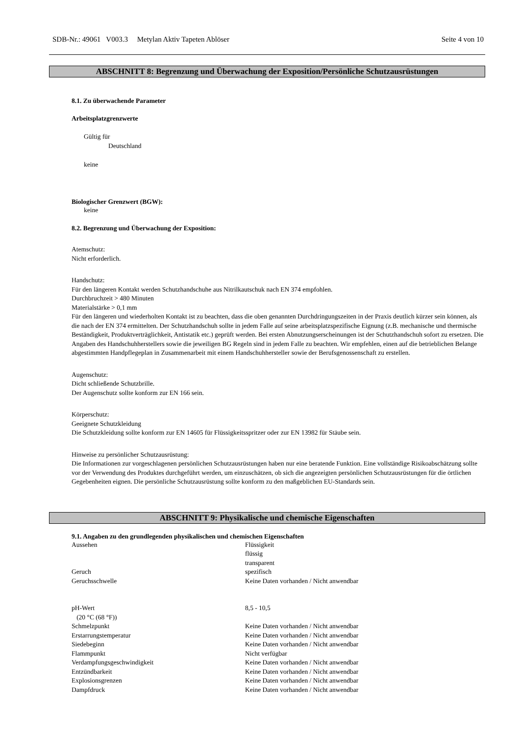SDB-Nr.: 49061 V003.3 Metylan Aktiv Tapeten Ablöser Seite 4 von 10
ABSCHNITT 8: Begrenzung und Überwachung der Exposition/Persönliche Schutzausrüstungen
8.1. Zu überwachende Parameter
Arbeitsplatzgrenzwerte
Gültig für
Deutschland
keine
Biologischer Grenzwert (BGW):
keine
8.2. Begrenzung und Überwachung der Exposition:
Atemschutz:
Nicht erforderlich.
Handschutz:
Für den längeren Kontakt werden Schutzhandschuhe aus Nitrilkautschuk nach EN 374 empfohlen.
Durchbruchzeit > 480 Minuten
Materialstärke > 0,1 mm
Für den längeren und wiederholten Kontakt ist zu beachten, dass die oben genannten Durchdringungszeiten in der Praxis deutlich kürzer sein können, als die nach der EN 374 ermittelten. Der Schutzhandschuh sollte in jedem Falle auf seine arbeitsplatzspezifische Eignung (z.B. mechanische und thermische Beständigkeit, Produktverträglichkeit, Antistatik etc.) geprüft werden. Bei ersten Abnutzungserscheinungen ist der Schutzhandschuh sofort zu ersetzen. Die Angaben des Handschuhherstellers sowie die jeweiligen BG Regeln sind in jedem Falle zu beachten. Wir empfehlen, einen auf die betrieblichen Belange abgestimmten Handpflegeplan in Zusammenarbeit mit einem Handschuhhersteller sowie der Berufsgenossenschaft zu erstellen.
Augenschutz:
Dicht schließende Schutzbrille.
Der Augenschutz sollte konform zur EN 166 sein.
Körperschutz:
Geeignete Schutzkleidung
Die Schutzkleidung sollte konform zur EN 14605 für Flüssigkeitsspritzer oder zur EN 13982 für Stäube sein.
Hinweise zu persönlicher Schutzausrüstung:
Die Informationen zur vorgeschlagenen persönlichen Schutzausrüstungen haben nur eine beratende Funktion. Eine vollständige Risikoabschätzung sollte vor der Verwendung des Produktes durchgeführt werden, um einzuschätzen, ob sich die angezeigten persönlichen Schutzausrüstungen für die örtlichen Gegebenheiten eignen. Die persönliche Schutzausrüstung sollte konform zu den maßgeblichen EU-Standards sein.
ABSCHNITT 9: Physikalische und chemische Eigenschaften
9.1. Angaben zu den grundlegenden physikalischen und chemischen Eigenschaften
| Aussehen | Flüssigkeit flüssig transparent |
| Geruch | spezifisch |
| Geruchsschwelle | Keine Daten vorhanden / Nicht anwendbar |
| pH-Wert (20 °C (68 °F)) | 8,5 - 10,5 |
| Schmelzpunkt | Keine Daten vorhanden / Nicht anwendbar |
| Erstarrungstemperatur | Keine Daten vorhanden / Nicht anwendbar |
| Siedebeginn | Keine Daten vorhanden / Nicht anwendbar |
| Flammpunkt | Nicht verfügbar |
| Verdampfungsgeschwindigkeit | Keine Daten vorhanden / Nicht anwendbar |
| Entzündbarkeit | Keine Daten vorhanden / Nicht anwendbar |
| Explosionsgrenzen | Keine Daten vorhanden / Nicht anwendbar |
| Dampfdruck | Keine Daten vorhanden / Nicht anwendbar |